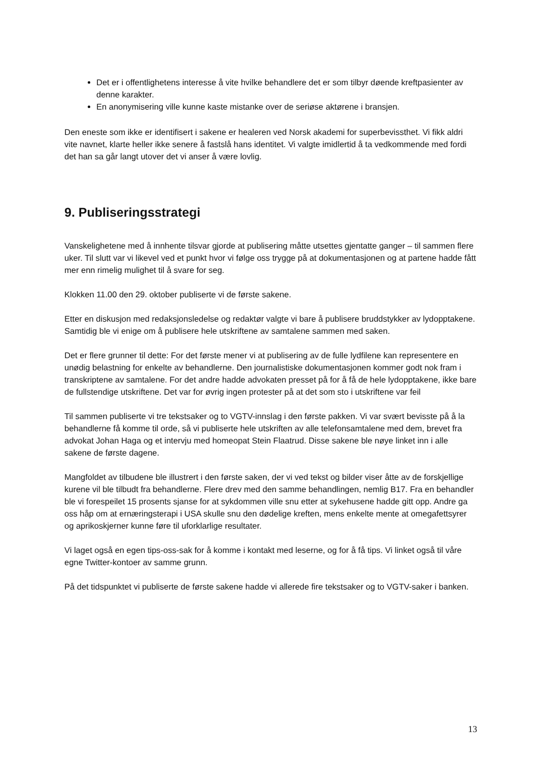Det er i offentlighetens interesse å vite hvilke behandlere det er som tilbyr døende kreftpasienter av denne karakter.
En anonymisering ville kunne kaste mistanke over de seriøse aktørene i bransjen.
Den eneste som ikke er identifisert i sakene er healeren ved Norsk akademi for superbevissthet. Vi fikk aldri vite navnet, klarte heller ikke senere å fastslå hans identitet. Vi valgte imidlertid å ta vedkommende med fordi det han sa går langt utover det vi anser å være lovlig.
9. Publiseringsstrategi
Vanskelighetene med å innhente tilsvar gjorde at publisering måtte utsettes gjentatte ganger – til sammen flere uker. Til slutt var vi likevel ved et punkt hvor vi følge oss trygge på at dokumentasjonen og at partene hadde fått mer enn rimelig mulighet til å svare for seg.
Klokken 11.00 den 29. oktober publiserte vi de første sakene.
Etter en diskusjon med redaksjonsledelse og redaktør valgte vi bare å publisere bruddstykker av lydopptakene. Samtidig ble vi enige om å publisere hele utskriftene av samtalene sammen med saken.
Det er flere grunner til dette: For det første mener vi at publisering av de fulle lydfilene kan representere en unødig belastning for enkelte av behandlerne. Den journalistiske dokumentasjonen kommer godt nok fram i transkriptene av samtalene. For det andre hadde advokaten presset på for å få de hele lydopptakene, ikke bare de fullstendige utskriftene. Det var for øvrig ingen protester på at det som sto i utskriftene var feil
Til sammen publiserte vi tre tekstsaker og to VGTV-innslag i den første pakken. Vi var svært bevisste på å la behandlerne få komme til orde, så vi publiserte hele utskriften av alle telefonsamtalene med dem, brevet fra advokat Johan Haga og et intervju med homeopat Stein Flaatrud. Disse sakene ble nøye linket inn i alle sakene de første dagene.
Mangfoldet av tilbudene ble illustrert i den første saken, der vi ved tekst og bilder viser åtte av de forskjellige kurene vil ble tilbudt fra behandlerne. Flere drev med den samme behandlingen, nemlig B17. Fra en behandler ble vi forespeilet 15 prosents sjanse for at sykdommen ville snu etter at sykehusene hadde gitt opp. Andre ga oss håp om at ernæringsterapi i USA skulle snu den dødelige kreften, mens enkelte mente at omegafettsyrer og aprikoskjerner kunne føre til uforklarlige resultater.
Vi laget også en egen tips-oss-sak for å komme i kontakt med leserne, og for å få tips. Vi linket også til våre egne Twitter-kontoer av samme grunn.
På det tidspunktet vi publiserte de første sakene hadde vi allerede fire tekstsaker og to VGTV-saker i banken.
13